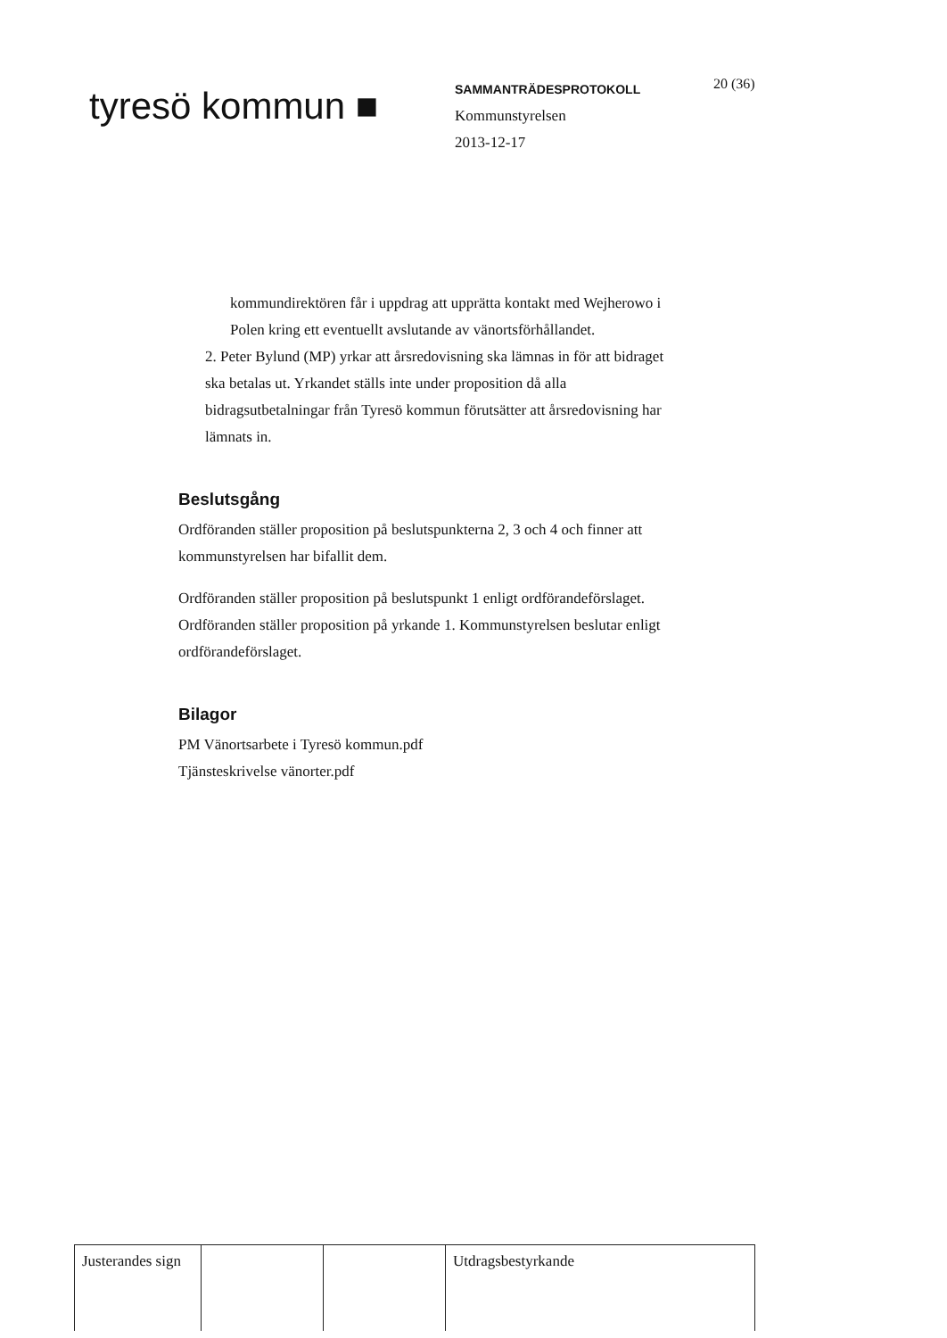tyresö kommun ■
SAMMANTRÄDESPROTOKOLL
Kommunstyrelsen
2013-12-17
20 (36)
kommundirektören får i uppdrag att upprätta kontakt med Wejherowo i Polen kring ett eventuellt avslutande av vänortsförhållandet.
2. Peter Bylund (MP) yrkar att årsredovisning ska lämnas in för att bidraget ska betalas ut. Yrkandet ställs inte under proposition då alla bidragsutbetalningar från Tyresö kommun förutsätter att årsredovisning har lämnats in.
Beslutsgång
Ordföranden ställer proposition på beslutspunkterna 2, 3 och 4 och finner att kommunstyrelsen har bifallit dem.
Ordföranden ställer proposition på beslutspunkt 1 enligt ordförandeförslaget. Ordföranden ställer proposition på yrkande 1. Kommunstyrelsen beslutar enligt ordförandeförslaget.
Bilagor
PM Vänortsarbete i Tyresö kommun.pdf
Tjänsteskrivelse vänorter.pdf
| Justerandes sign | | | Utdragsbestyrkande |